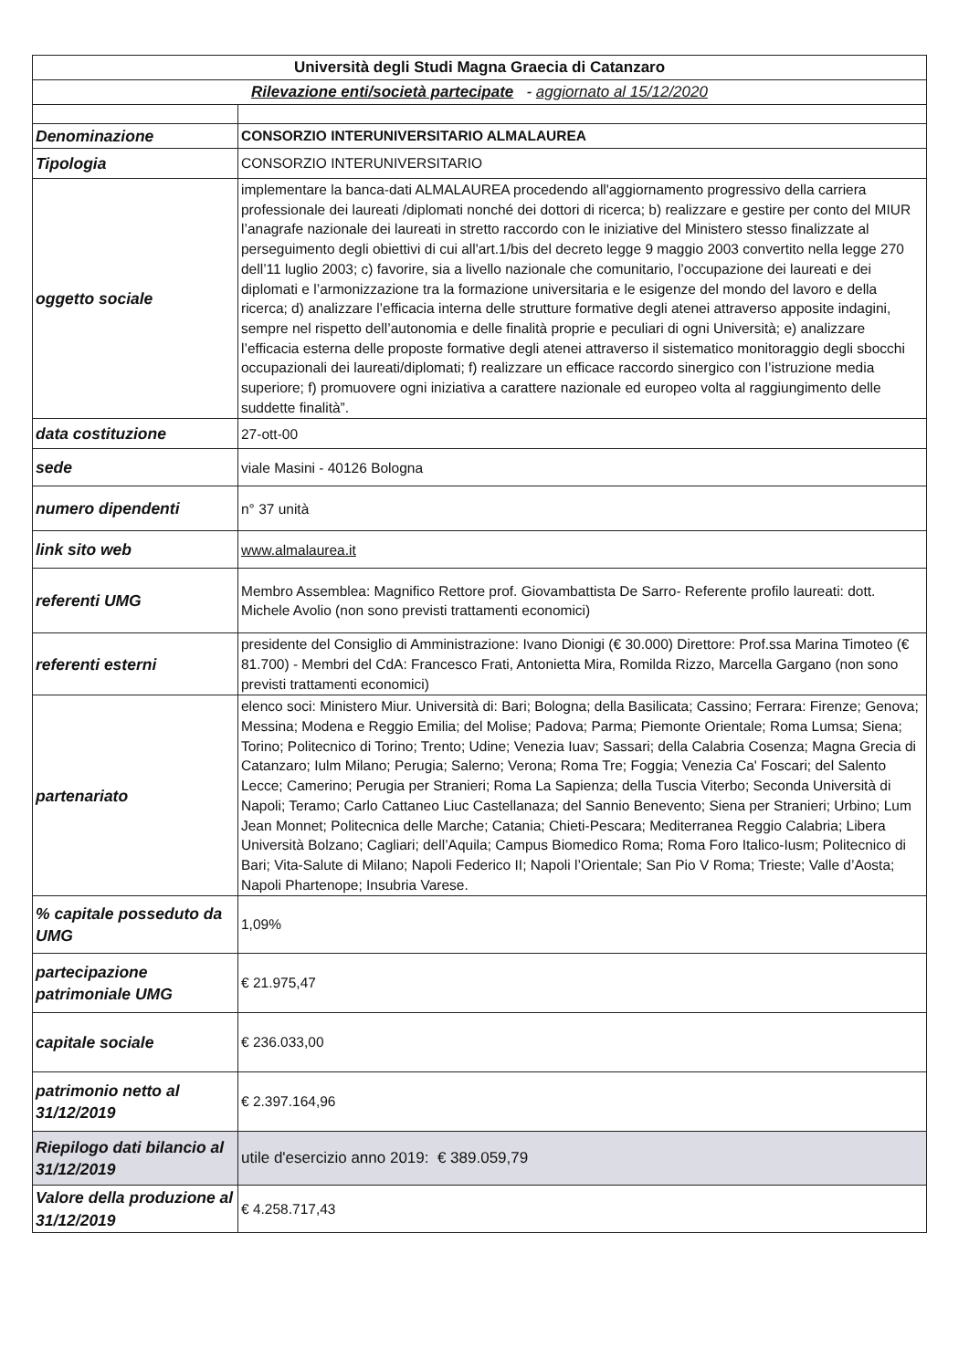| Università degli Studi Magna Graecia di Catanzaro | |
| --- | --- |
| Rilevazione enti/società partecipate - aggiornato al 15/12/2020 | |
| Denominazione | CONSORZIO INTERUNIVERSITARIO ALMALAUREA |
| Tipologia | CONSORZIO INTERUNIVERSITARIO |
| oggetto sociale | implementare la banca-dati ALMALAUREA procedendo all'aggiornamento progressivo della carriera professionale dei laureati /diplomati nonché dei dottori di ricerca; b) realizzare e gestire per conto del MIUR l’anagrafe nazionale dei laureati in stretto raccordo con le iniziative del Ministero stesso finalizzate al perseguimento degli obiettivi di cui all'art.1/bis del decreto legge 9 maggio 2003 convertito nella legge 270 dell’11 luglio 2003; c) favorire, sia a livello nazionale che comunitario, l’occupazione dei laureati e dei diplomati e l’armonizzazione tra la formazione universitaria e le esigenze del mondo del lavoro e della ricerca; d) analizzare l’efficacia interna delle strutture formative degli atenei attraverso apposite indagini, sempre nel rispetto dell’autonomia e delle finalità proprie e peculiari di ogni Università; e) analizzare l’efficacia esterna delle proposte formative degli atenei attraverso il sistematico monitoraggio degli sbocchi occupazionali dei laureati/diplomati; f) realizzare un efficace raccordo sinergico con l’istruzione media superiore; f) promuovere ogni iniziativa a carattere nazionale ed europeo volta al raggiungimento delle suddette finalità”. |
| data costituzione | 27-ott-00 |
| sede | viale Masini - 40126 Bologna |
| numero dipendenti | n° 37 unità |
| link sito web | www.almalaurea.it |
| referenti UMG | Membro Assemblea: Magnifico Rettore prof. Giovambattista De Sarro- Referente profilo laureati: dott. Michele Avolio (non sono previsti trattamenti economici) |
| referenti esterni | presidente del Consiglio di Amministrazione: Ivano Dionigi (€ 30.000) Direttore: Prof.ssa Marina Timoteo (€ 81.700) - Membri del CdA: Francesco Frati, Antonietta Mira, Romilda Rizzo, Marcella Gargano (non sono previsti trattamenti economici) |
| partenariato | elenco soci: Ministero Miur. Università di: Bari; Bologna; della Basilicata; Cassino; Ferrara: Firenze; Genova; Messina; Modena e Reggio Emilia; del Molise; Padova; Parma; Piemonte Orientale; Roma Lumsa; Siena; Torino; Politecnico di Torino; Trento; Udine; Venezia Iuav; Sassari; della Calabria Cosenza; Magna Grecia di Catanzaro; Iulm Milano; Perugia; Salerno; Verona; Roma Tre; Foggia; Venezia Ca' Foscari; del Salento Lecce; Camerino; Perugia per Stranieri; Roma La Sapienza; della Tuscia Viterbo; Seconda Università di Napoli; Teramo; Carlo Cattaneo Liuc Castellanaza; del Sannio Benevento; Siena per Stranieri; Urbino; Lum Jean Monnet; Politecnica delle Marche; Catania; Chieti-Pescara; Mediterranea Reggio Calabria; Libera Università Bolzano; Cagliari; dell’Aquila; Campus Biomedico Roma; Roma Foro Italico-Iusm; Politecnico di Bari; Vita-Salute di Milano; Napoli Federico II; Napoli l’Orientale; San Pio V Roma; Trieste; Valle d’Aosta; Napoli Phartenope; Insubria Varese. |
| % capitale posseduto da UMG | 1,09% |
| partecipazione patrimoniale UMG | € 21.975,47 |
| capitale sociale | € 236.033,00 |
| patrimonio netto al 31/12/2019 | € 2.397.164,96 |
| Riepilogo dati bilancio al 31/12/2019 | utile d'esercizio anno 2019: € 389.059,79 |
| Valore della produzione al 31/12/2019 | € 4.258.717,43 |